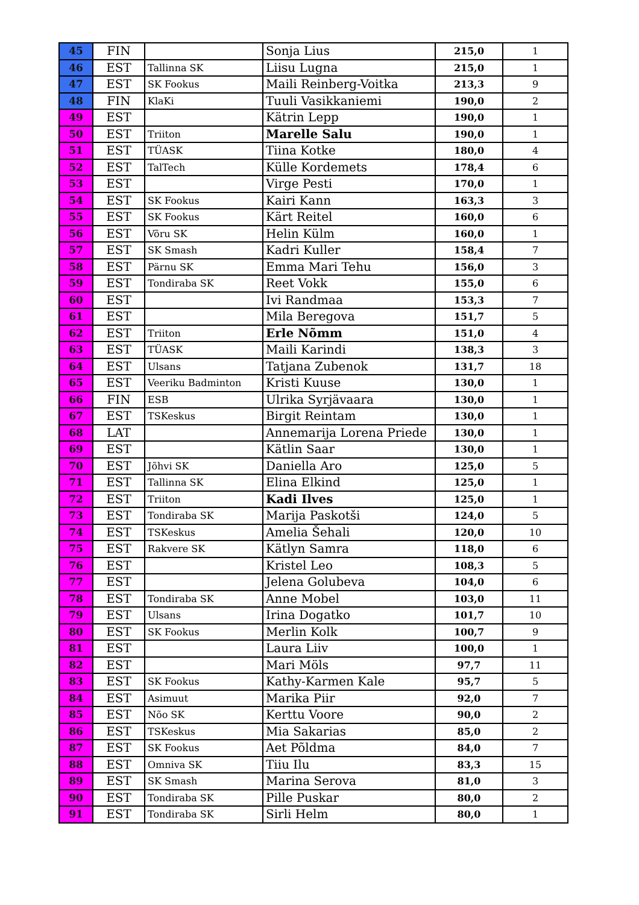| 45 | FIN | | Sonja Lius | 215,0 | 1 |
| 46 | EST | Tallinna SK | Liisu Lugna | 215,0 | 1 |
| 47 | EST | SK Fookus | Maili Reinberg-Voitka | 213,3 | 9 |
| 48 | FIN | KlaKi | Tuuli Vasikkaniemi | 190,0 | 2 |
| 49 | EST | | Kätrin Lepp | 190,0 | 1 |
| 50 | EST | Triiton | Marelle Salu | 190,0 | 1 |
| 51 | EST | TÜASK | Tiina Kotke | 180,0 | 4 |
| 52 | EST | TalTech | Külle Kordemets | 178,4 | 6 |
| 53 | EST | | Virge Pesti | 170,0 | 1 |
| 54 | EST | SK Fookus | Kairi Kann | 163,3 | 3 |
| 55 | EST | SK Fookus | Kärt Reitel | 160,0 | 6 |
| 56 | EST | Võru SK | Helin Külm | 160,0 | 1 |
| 57 | EST | SK Smash | Kadri Kuller | 158,4 | 7 |
| 58 | EST | Pärnu SK | Emma Mari Tehu | 156,0 | 3 |
| 59 | EST | Tondiraba SK | Reet Vokk | 155,0 | 6 |
| 60 | EST | | Ivi Randmaa | 153,3 | 7 |
| 61 | EST | | Mila Beregova | 151,7 | 5 |
| 62 | EST | Triiton | Erle Nõmm | 151,0 | 4 |
| 63 | EST | TÜASK | Maili Karindi | 138,3 | 3 |
| 64 | EST | Ulsans | Tatjana Zubenok | 131,7 | 18 |
| 65 | EST | Veeriku Badminton | Kristi Kuuse | 130,0 | 1 |
| 66 | FIN | ESB | Ulrika Syrjävaara | 130,0 | 1 |
| 67 | EST | TSKeskus | Birgit Reintam | 130,0 | 1 |
| 68 | LAT | | Annemarija Lorena Priede | 130,0 | 1 |
| 69 | EST | | Kätlin Saar | 130,0 | 1 |
| 70 | EST | Jõhvi SK | Daniella Aro | 125,0 | 5 |
| 71 | EST | Tallinna SK | Elina Elkind | 125,0 | 1 |
| 72 | EST | Triiton | Kadi Ilves | 125,0 | 1 |
| 73 | EST | Tondiraba SK | Marija Paskotši | 124,0 | 5 |
| 74 | EST | TSKeskus | Amelia Šehali | 120,0 | 10 |
| 75 | EST | Rakvere SK | Kätlyn Samra | 118,0 | 6 |
| 76 | EST | | Kristel Leo | 108,3 | 5 |
| 77 | EST | | Jelena Golubeva | 104,0 | 6 |
| 78 | EST | Tondiraba SK | Anne Mobel | 103,0 | 11 |
| 79 | EST | Ulsans | Irina Dogatko | 101,7 | 10 |
| 80 | EST | SK Fookus | Merlin Kolk | 100,7 | 9 |
| 81 | EST | | Laura Liiv | 100,0 | 1 |
| 82 | EST | | Mari Möls | 97,7 | 11 |
| 83 | EST | SK Fookus | Kathy-Karmen Kale | 95,7 | 5 |
| 84 | EST | Asimuut | Marika Piir | 92,0 | 7 |
| 85 | EST | Nõo SK | Kerttu Voore | 90,0 | 2 |
| 86 | EST | TSKeskus | Mia Sakarias | 85,0 | 2 |
| 87 | EST | SK Fookus | Aet Põldma | 84,0 | 7 |
| 88 | EST | Omniva SK | Tiiu Ilu | 83,3 | 15 |
| 89 | EST | SK Smash | Marina Serova | 81,0 | 3 |
| 90 | EST | Tondiraba SK | Pille Puskar | 80,0 | 2 |
| 91 | EST | Tondiraba SK | Sirli Helm | 80,0 | 1 |